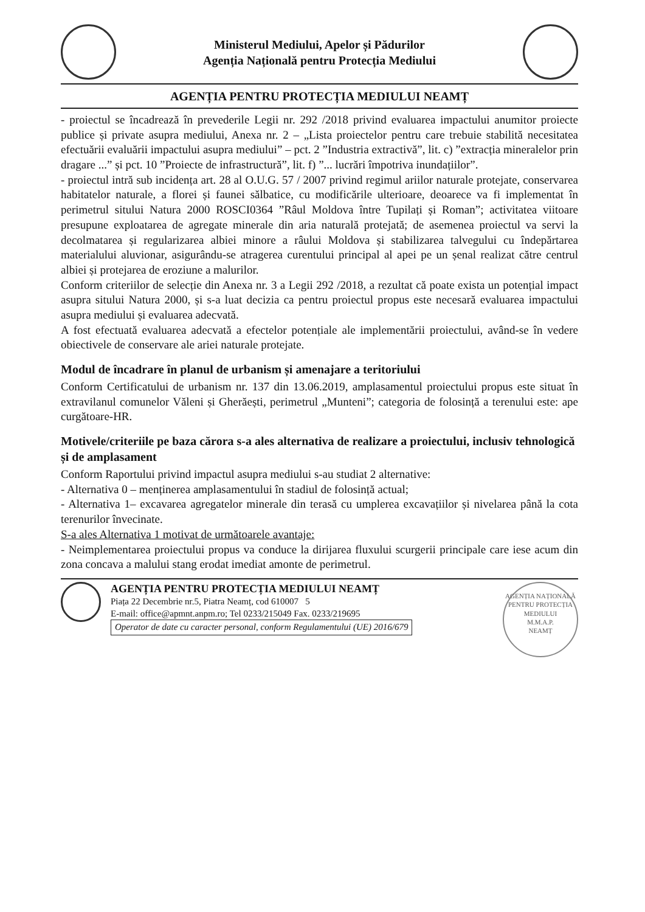Ministerul Mediului, Apelor și Pădurilor
Agenția Națională pentru Protecția Mediului
AGENȚIA PENTRU PROTECȚIA MEDIULUI NEAMȚ
- proiectul se încadrează în prevederile Legii nr. 292 /2018 privind evaluarea impactului anumitor proiecte publice și private asupra mediului, Anexa nr. 2 – „Lista proiectelor pentru care trebuie stabilită necesitatea efectuării evaluării impactului asupra mediului” – pct. 2 ”Industria extractivă”, lit. c) ”extracția mineralelor prin dragare ...” și pct. 10 ”Proiecte de infrastructură”, lit. f) ”... lucrări împotriva inundațiilor”.
- proiectul intră sub incidența art. 28 al O.U.G. 57 / 2007 privind regimul ariilor naturale protejate, conservarea habitatelor naturale, a florei și faunei sălbatice, cu modificările ulterioare, deoarece va fi implementat în perimetrul sitului Natura 2000 ROSCI0364 ”Râul Moldova între Tupilați și Roman”; activitatea viitoare presupune exploatarea de agregate minerale din aria naturală protejată; de asemenea proiectul va servi la decolmatarea și regularizarea albiei minore a râului Moldova și stabilizarea talvegului cu îndepărtarea materialului aluvionar, asigurându-se atragerea curentului principal al apei pe un șenal realizat către centrul albiei și protejarea de eroziune a malurilor.
Conform criteriilor de selecție din Anexa nr. 3 a Legii 292 /2018, a rezultat că poate exista un potențial impact asupra sitului Natura 2000, și s-a luat decizia ca pentru proiectul propus este necesară evaluarea impactului asupra mediului și evaluarea adecvată.
A fost efectuată evaluarea adecvată a efectelor potențiale ale implementării proiectului, având-se în vedere obiectivele de conservare ale ariei naturale protejate.
Modul de încadrare în planul de urbanism și amenajare a teritoriului
Conform Certificatului de urbanism nr. 137 din 13.06.2019, amplasamentul proiectului propus este situat în extravilanul comunelor Văleni și Gherăești, perimetrul „Munteni”; categoria de folosință a terenului este: ape curgătoare-HR.
Motivele/criteriile pe baza cărora s-a ales alternativa de realizare a proiectului, inclusiv tehnologică și de amplasament
Conform Raportului privind impactul asupra mediului s-au studiat 2 alternative:
- Alternativa 0 – menținerea amplasamentului în stadiul de folosință actual;
- Alternativa 1– excavarea agregatelor minerale din terasă cu umplerea excavațiilor și nivelarea până la cota terenurilor învecinate.
S-a ales Alternativa 1 motivat de următoarele avantaje:
- Neimplementarea proiectului propus va conduce la dirijarea fluxului scurgerii principale care iese acum din zona concava a malului stang erodat imediat amonte de perimetrul.
AGENȚIA PENTRU PROTECȚIA MEDIULUI NEAMȚ
Piața 22 Decembrie nr.5, Piatra Neamț, cod 610007 5
E-mail: office@apmnt.anpm.ro; Tel 0233/215049 Fax. 0233/219695
Operator de date cu caracter personal, conform Regulamentului (UE) 2016/679
AGENȚIA NAȚIONALĂ PENTRU PROTECȚIA MEDIULUI
M.M.A.P.
NEAMȚ